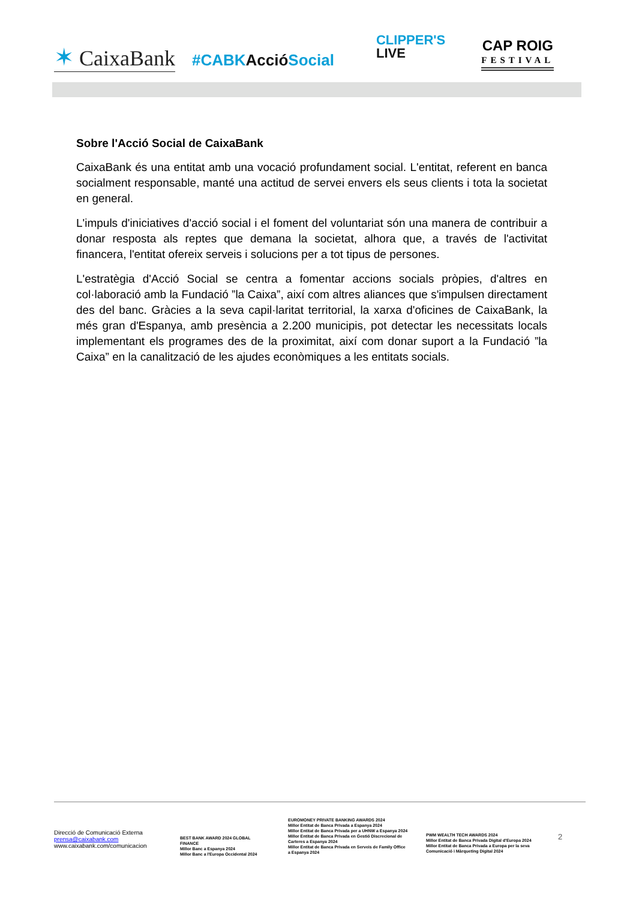✶ CaixaBank
#CABKAcció Social
CLIPPER'S
LIVE
CAP ROIG
FESTIVAL
Sobre l'Acció Social de CaixaBank
CaixaBank és una entitat amb una vocació profundament social. L'entitat, referent en banca socialment responsable, manté una actitud de servei envers els seus clients i tota la societat en general.
L'impuls d'iniciatives d'acció social i el foment del voluntariat són una manera de contribuir a donar resposta als reptes que demana la societat, alhora que, a través de l'activitat financera, l'entitat ofereix serveis i solucions per a tot tipus de persones.
L'estratègia d'Acció Social se centra a fomentar accions socials pròpies, d'altres en col·laboració amb la Fundació ”la Caixa”, així com altres aliances que s'impulsen directament des del banc. Gràcies a la seva capil·laritat territorial, la xarxa d'oficines de CaixaBank, la més gran d'Espanya, amb presència a 2.200 municipis, pot detectar les necessitats locals implementant els programes des de la proximitat, així com donar suport a la Fundació ”la Caixa” en la canalització de les ajudes econòmiques a les entitats socials.
Direcció de Comunicació Externa
prensa@caixabank.com
www.caixabank.com/comunicacion
BEST BANK AWARD 2024 GLOBAL FINANCE
Millor Banc a Espanya 2024
Millor Banc a l'Europa Occidental 2024
EUROMONEY PRIVATE BANKING AWARDS 2024
Millor Entitat de Banca Privada a Espanya 2024
Millor Entitat de Banca Privada per a UHNW a Espanya 2024
Millor Entitat de Banca Privada en Gestió Discrecional de Carteres a Espanya 2024
Millor Entitat de Banca Privada en Serveis de Family Office a Espanya 2024
PWM WEALTH TECH AWARDS 2024
Millor Entitat de Banca Privada Digital d'Europa 2024
Millor Entitat de Banca Privada a Europa per la seva Comunicació i Màrqueting Digital 2024
2